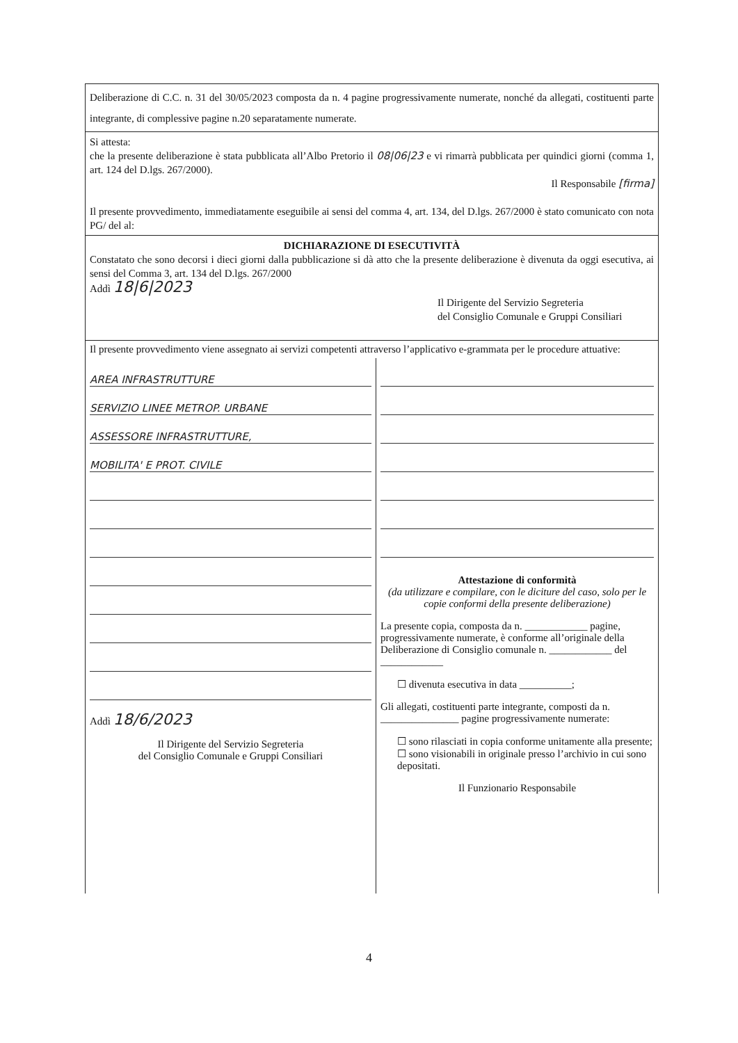Deliberazione di C.C. n. 31 del 30/05/2023 composta da n. 4 pagine progressivamente numerate, nonché da allegati, costituenti parte integrante, di complessive pagine n.20 separatamente numerate.
Si attesta:
che la presente deliberazione è stata pubblicata all’Albo Pretorio il 08|06|23 e vi rimarrà pubblicata per quindici giorni (comma 1, art. 124 del D.lgs. 267/2000).
Il Responsabile [firma]
Il presente provvedimento, immediatamente eseguibile ai sensi del comma 4, art. 134, del D.lgs. 267/2000 è stato comunicato con nota PG/ del al:
DICHIARAZIONE DI ESECUTIVITÀ
Constatato che sono decorsi i dieci giorni dalla pubblicazione si dà atto che la presente deliberazione è divenuta da oggi esecutiva, ai sensi del Comma 3, art. 134 del D.lgs. 267/2000
Addì 18|6|2023
Il Dirigente del Servizio Segreteria
del Consiglio Comunale e Gruppi Consiliari
Il presente provvedimento viene assegnato ai servizi competenti attraverso l’applicativo e-grammata per le procedure attuative:
AREA INFRASTRUTTURE
SERVIZIO LINEE METROP. URBANE
ASSESSORE INFRASTRUTTURE,
MOBILITA' E PROT. CIVILE
Addì 18/6/2023
Il Dirigente del Servizio Segreteria
del Consiglio Comunale e Gruppi Consiliari
Attestazione di conformità
(da utilizzare e compilare, con le diciture del caso, solo per le copie conformi della presente deliberazione)
La presente copia, composta da n. ____________ pagine, progressivamente numerate, è conforme all’originale della Deliberazione di Consiglio comunale n. ____________ del ____________
☐ divenuta esecutiva in data __________;
Gli allegati, costituenti parte integrante, composti da n. _______________ pagine progressivamente numerate:
☐ sono rilasciati in copia conforme unitamente alla presente;
☐ sono visionabili in originale presso l’archivio in cui sono depositati.
Il Funzionario Responsabile
4